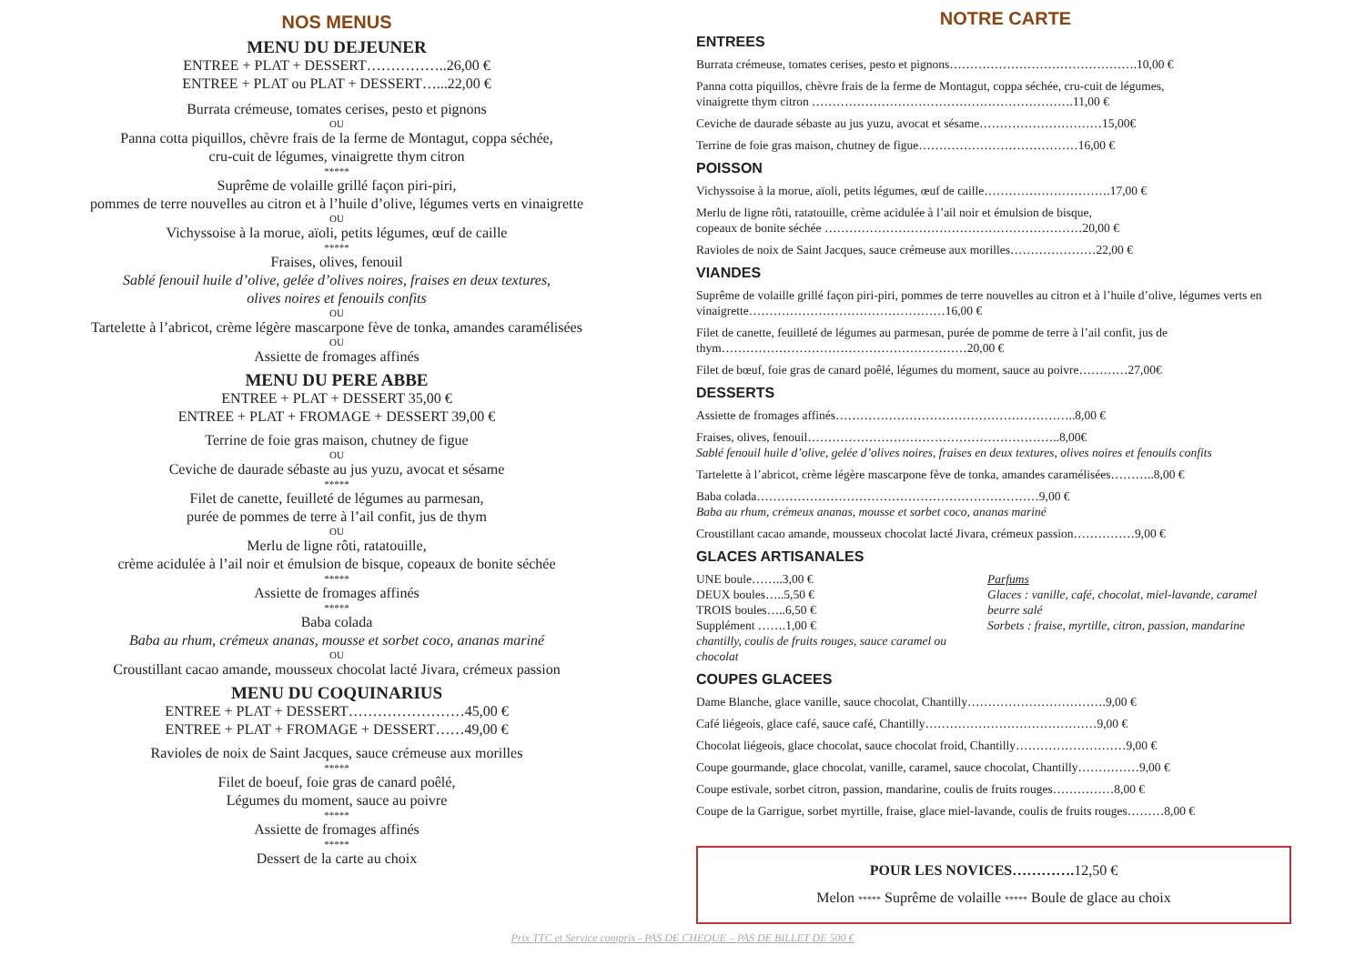NOS MENUS
MENU DU DEJEUNER
ENTREE + PLAT + DESSERT……………..26,00 €
ENTREE + PLAT ou PLAT + DESSERT…...22,00 €
Burrata crémeuse, tomates cerises, pesto et pignons
OU
Panna cotta piquillos, chèvre frais de la ferme de Montagut, coppa séchée,
cru-cuit de légumes, vinaigrette thym citron
*****
Suprême de volaille grillé façon piri-piri,
pommes de terre nouvelles au citron et à l’huile d’olive, légumes verts en vinaigrette
OU
Vichyssoise à la morue, aïoli, petits légumes, œuf de caille
*****
Fraises, olives, fenouil
Sablé fenouil huile d’olive, gelée d’olives noires, fraises en deux textures,
olives noires et fenouils confits
OU
Tartelette à l’abricot, crème légère mascarpone fève de tonka, amandes caramélisées
OU
Assiette de fromages affinés
MENU DU PERE ABBE
ENTREE + PLAT + DESSERT 35,00 €
ENTREE + PLAT + FROMAGE + DESSERT 39,00 €
Terrine de foie gras maison, chutney de figue
OU
Ceviche de daurade sébaste au jus yuzu, avocat et sésame
*****
Filet de canette, feuilleté de légumes au parmesan,
purée de pommes de terre à l’ail confit, jus de thym
OU
Merlu de ligne rôti, ratatouille,
crème acidulée à l’ail noir et émulsion de bisque, copeaux de bonite séchée
*****
Assiette de fromages affinés
*****
Baba colada
Baba au rhum, crémeux ananas, mousse et sorbet coco, ananas mariné
OU
Croustillant cacao amande, mousseux chocolat lacté Jivara, crémeux passion
MENU DU COQUINARIUS
ENTREE + PLAT + DESSERT……………………45,00 €
ENTREE + PLAT + FROMAGE + DESSERT……49,00 €
Ravioles de noix de Saint Jacques, sauce crémeuse aux morilles
*****
Filet de boeuf, foie gras de canard poêlé,
Légumes du moment, sauce au poivre
*****
Assiette de fromages affinés
*****
Dessert de la carte au choix
NOTRE CARTE
ENTREES
Burrata crémeuse, tomates cerises, pesto et pignons……………………………………….10,00 €
Panna cotta piquillos, chèvre frais de la ferme de Montagut, coppa séchée, cru-cuit de légumes,
vinaigrette thym citron ……………………………………………………….11,00 €
Ceviche de daurade sébaste au jus yuzu, avocat et sésame…………………………15,00€
Terrine de foie gras maison, chutney de figue…………………………………16,00 €
POISSON
Vichyssoise à la morue, aïoli, petits légumes, œuf de caille………………………….17,00 €
Merlu de ligne rôti, ratatouille, crème acidulée à l’ail noir et émulsion de bisque,
copeaux de bonite séchée ………………………………………………………20,00 €
Ravioles de noix de Saint Jacques, sauce crémeuse aux morilles…………………22,00 €
VIANDES
Suprême de volaille grillé façon piri-piri, pommes de terre nouvelles au citron et à l’huile d’olive, légumes verts en vinaigrette…………………………………………16,00 €
Filet de canette, feuilleté de légumes au parmesan, purée de pomme de terre à l’ail confit, jus de thym……………………………………………………20,00 €
Filet de bœuf, foie gras de canard poêlé, légumes du moment, sauce au poivre…………27,00€
DESSERTS
Assiette de fromages affinés…………………………………………………..8,00 €
Fraises, olives, fenouil……………………………………………………..8,00€
Sablé fenouil huile d’olive, gelée d’olives noires, fraises en deux textures, olives noires et fenouils confits
Tartelette à l’abricot, crème légère mascarpone fève de tonka, amandes caramélisées………..8,00 €
Baba colada……………………………………………………………9,00 €
Baba au rhum, crémeux ananas, mousse et sorbet coco, ananas mariné
Croustillant cacao amande, mousseux chocolat lacté Jivara, crémeux passion……………9,00 €
GLACES ARTISANALES
UNE boule……..3,00 €
DEUX boules…..5,50 €
TROIS boules…..6,50 €
Supplément …….1,00 €
chantilly, coulis de fruits rouges, sauce caramel ou chocolat
Parfums
Glaces : vanille, café, chocolat, miel-lavande, caramel beurre salé
Sorbets : fraise, myrtille, citron, passion, mandarine
COUPES GLACEES
Dame Blanche, glace vanille, sauce chocolat, Chantilly…………………………….9,00 €
Café liégeois, glace café, sauce café, Chantilly……………………………………9,00 €
Chocolat liégeois, glace chocolat, sauce chocolat froid, Chantilly………………………9,00 €
Coupe gourmande, glace chocolat, vanille, caramel, sauce chocolat, Chantilly……………9,00 €
Coupe estivale, sorbet citron, passion, mandarine, coulis de fruits rouges……………8,00 €
Coupe de la Garrigue, sorbet myrtille, fraise, glace miel-lavande, coulis de fruits rouges………8,00 €
POUR LES NOVICES…………. 12,50 €
Melon ***** Suprême de volaille ***** Boule de glace au choix
Prix TTC et Service compris - PAS DE CHEQUE – PAS DE BILLET DE 500 €